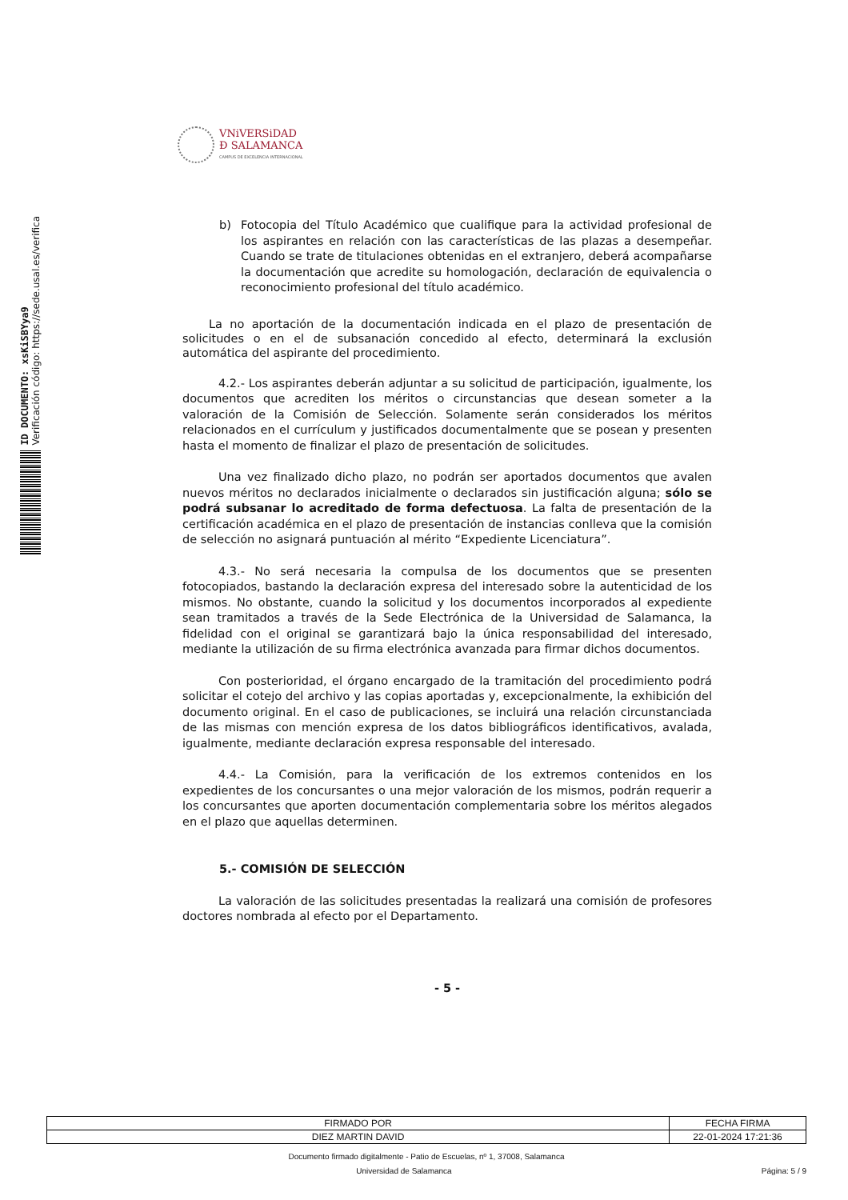VNiVERSiDAD
Ð SALAMANCA
CAMPUS DE EXCELENCIA INTERNACIONAL
ID DOCUMENTO: xsKiSBYya9
Verificación código: https://sede.usal.es/verifica
b) Fotocopia del Título Académico que cualifique para la actividad profesional de los aspirantes en relación con las características de las plazas a desempeñar. Cuando se trate de titulaciones obtenidas en el extranjero, deberá acompañarse la documentación que acredite su homologación, declaración de equivalencia o reconocimiento profesional del título académico.
La no aportación de la documentación indicada en el plazo de presentación de solicitudes o en el de subsanación concedido al efecto, determinará la exclusión automática del aspirante del procedimiento.
4.2.- Los aspirantes deberán adjuntar a su solicitud de participación, igualmente, los documentos que acrediten los méritos o circunstancias que desean someter a la valoración de la Comisión de Selección. Solamente serán considerados los méritos relacionados en el currículum y justificados documentalmente que se posean y presenten hasta el momento de finalizar el plazo de presentación de solicitudes.
Una vez finalizado dicho plazo, no podrán ser aportados documentos que avalen nuevos méritos no declarados inicialmente o declarados sin justificación alguna; sólo se podrá subsanar lo acreditado de forma defectuosa. La falta de presentación de la certificación académica en el plazo de presentación de instancias conlleva que la comisión de selección no asignará puntuación al mérito “Expediente Licenciatura”.
4.3.- No será necesaria la compulsa de los documentos que se presenten fotocopiados, bastando la declaración expresa del interesado sobre la autenticidad de los mismos. No obstante, cuando la solicitud y los documentos incorporados al expediente sean tramitados a través de la Sede Electrónica de la Universidad de Salamanca, la fidelidad con el original se garantizará bajo la única responsabilidad del interesado, mediante la utilización de su firma electrónica avanzada para firmar dichos documentos.
Con posterioridad, el órgano encargado de la tramitación del procedimiento podrá solicitar el cotejo del archivo y las copias aportadas y, excepcionalmente, la exhibición del documento original. En el caso de publicaciones, se incluirá una relación circunstanciada de las mismas con mención expresa de los datos bibliográficos identificativos, avalada, igualmente, mediante declaración expresa responsable del interesado.
4.4.- La Comisión, para la verificación de los extremos contenidos en los expedientes de los concursantes o una mejor valoración de los mismos, podrán requerir a los concursantes que aporten documentación complementaria sobre los méritos alegados en el plazo que aquellas determinen.
5.- COMISIÓN DE SELECCIÓN
La valoración de las solicitudes presentadas la realizará una comisión de profesores doctores nombrada al efecto por el Departamento.
- 5 -
| FIRMADO POR | FECHA FIRMA |
| DIEZ MARTIN DAVID | 22-01-2024 17:21:36 |
Documento firmado digitalmente - Patio de Escuelas, nº 1, 37008, Salamanca
Universidad de Salamanca Página: 5 / 9